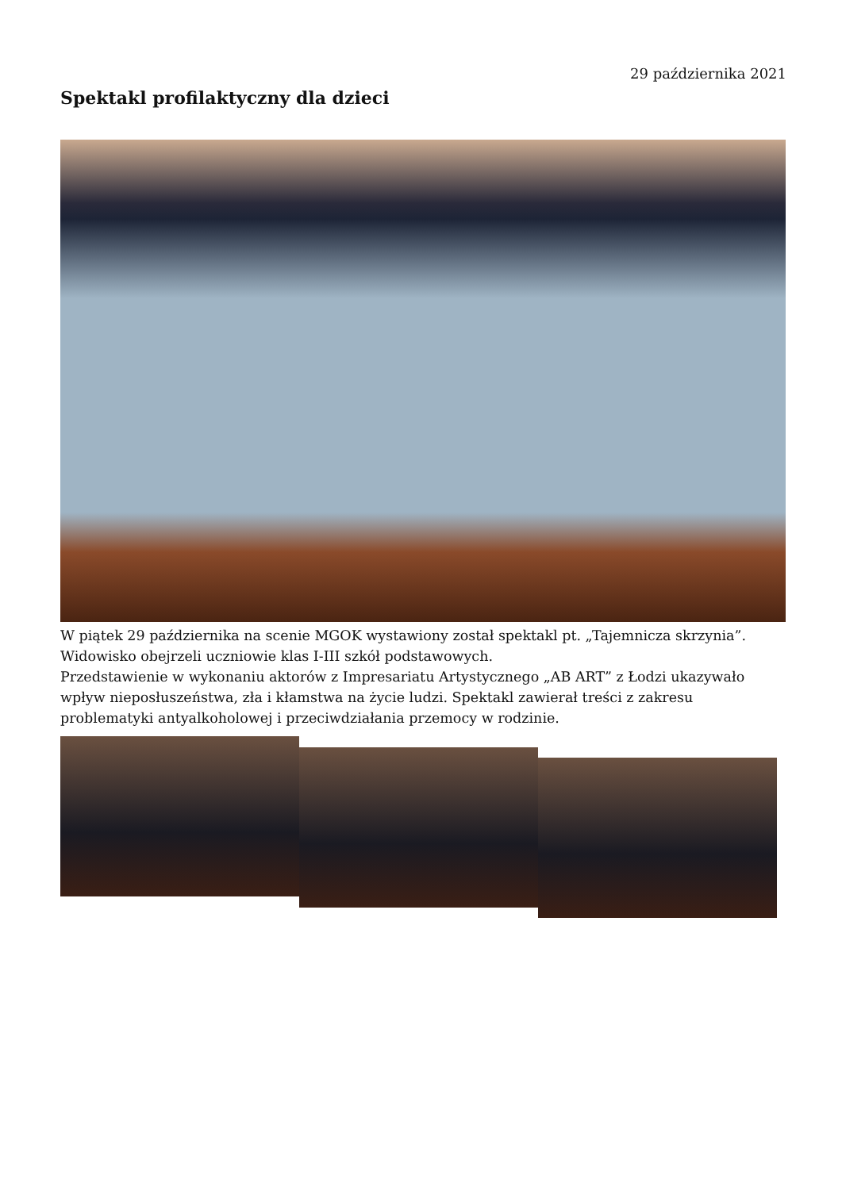29 października 2021
Spektakl profilaktyczny dla dzieci
W piątek 29 października na scenie MGOK wystawiony został spektakl pt. „Tajemnicza skrzynia”. Widowisko obejrzeli uczniowie klas I-III szkół podstawowych.
Przedstawienie w wykonaniu aktorów z Impresariatu Artystycznego „AB ART” z Łodzi ukazywało wpływ nieposłuszeństwa, zła i kłamstwa na życie ludzi. Spektakl zawierał treści z zakresu problematyki antyalkoholowej i przeciwdziałania przemocy w rodzinie.